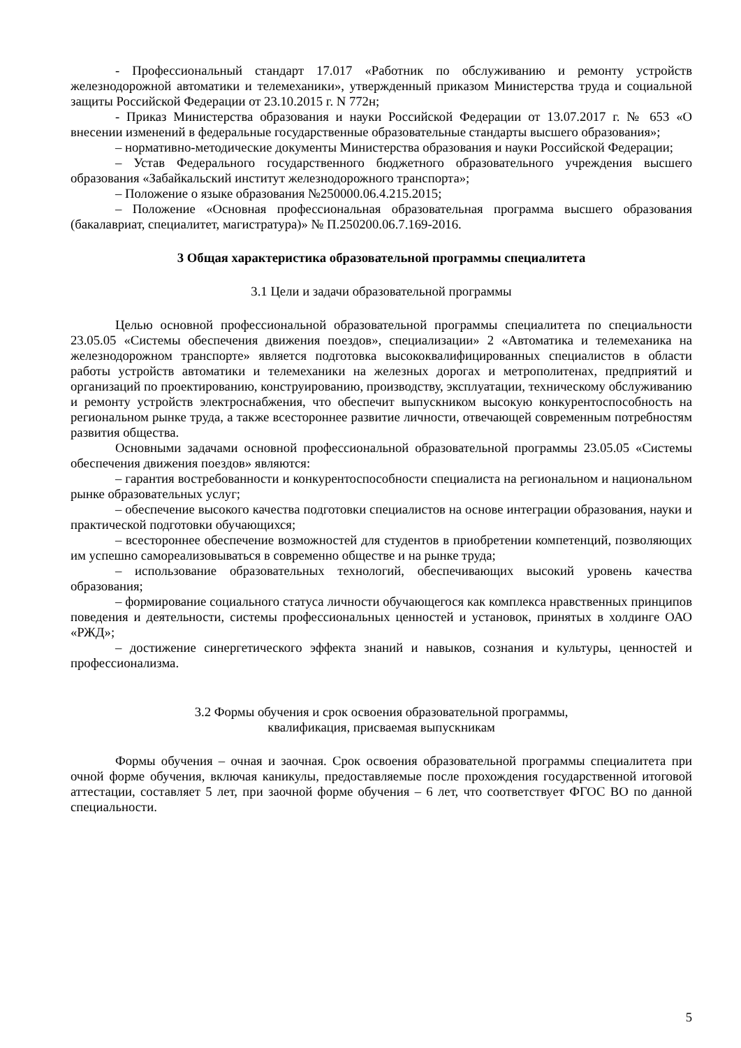- Профессиональный стандарт 17.017 «Работник по обслуживанию и ремонту устройств железнодорожной автоматики и телемеханики», утвержденный приказом Министерства труда и социальной защиты Российской Федерации от 23.10.2015 г. N 772н;
- Приказ Министерства образования и науки Российской Федерации от 13.07.2017 г. № 653 «О внесении изменений в федеральные государственные образовательные стандарты высшего образования»;
– нормативно-методические документы Министерства образования и науки Российской Федерации;
– Устав Федерального государственного бюджетного образовательного учреждения высшего образования «Забайкальский институт железнодорожного транспорта»;
– Положение о языке образования №250000.06.4.215.2015;
– Положение «Основная профессиональная образовательная программа высшего образования (бакалавриат, специалитет, магистратура)» № П.250200.06.7.169-2016.
3 Общая характеристика образовательной программы специалитета
3.1 Цели и задачи образовательной программы
Целью основной профессиональной образовательной программы специалитета по специальности 23.05.05 «Системы обеспечения движения поездов», специализации» 2 «Автоматика и телемеханика на железнодорожном транспорте» является подготовка высококвалифицированных специалистов в области работы устройств автоматики и телемеханики на железных дорогах и метрополитенах, предприятий и организаций по проектированию, конструированию, производству, эксплуатации, техническому обслуживанию и ремонту устройств электроснабжения, что обеспечит выпускником высокую конкурентоспособность на региональном рынке труда, а также всестороннее развитие личности, отвечающей современным потребностям развития общества.
Основными задачами основной профессиональной образовательной программы 23.05.05 «Системы обеспечения движения поездов» являются:
– гарантия востребованности и конкурентоспособности специалиста на региональном и национальном рынке образовательных услуг;
– обеспечение высокого качества подготовки специалистов на основе интеграции образования, науки и практической подготовки обучающихся;
– всестороннее обеспечение возможностей для студентов в приобретении компетенций, позволяющих им успешно самореализовываться в современно обществе и на рынке труда;
– использование образовательных технологий, обеспечивающих высокий уровень качества образования;
– формирование социального статуса личности обучающегося как комплекса нравственных принципов поведения и деятельности, системы профессиональных ценностей и установок, принятых в холдинге ОАО «РЖД»;
– достижение синергетического эффекта знаний и навыков, сознания и культуры, ценностей и профессионализма.
3.2 Формы обучения и срок освоения образовательной программы,
квалификация, присваемая выпускникам
Формы обучения – очная и заочная. Срок освоения образовательной программы специалитета при очной форме обучения, включая каникулы, предоставляемые после прохождения государственной итоговой аттестации, составляет 5 лет, при заочной форме обучения – 6 лет, что соответствует ФГОС ВО по данной специальности.
5